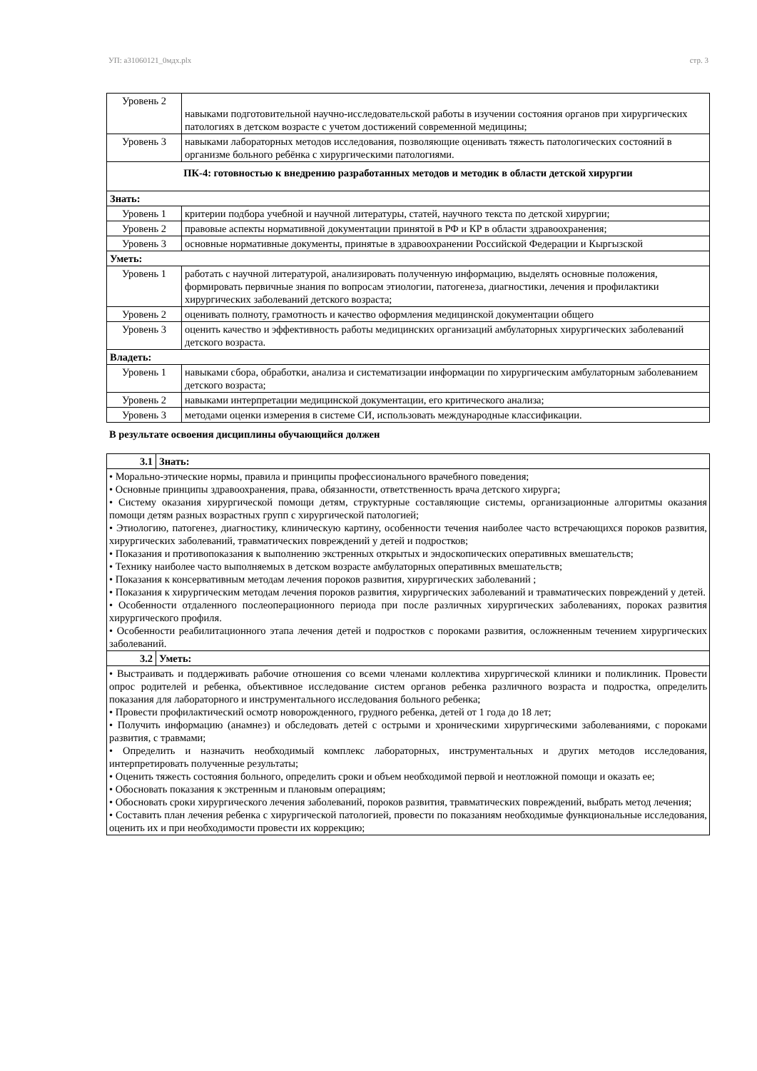УП: а31060121_0мдх.plx стр. 3
| Уровень 2 | навыками подготовительной научно-исследовательской работы в изучении состояния органов при хирургических патологиях в детском возрасте с учетом достижений современной медицины; |
| Уровень 3 | навыками лабораторных методов исследования, позволяющие оценивать тяжесть патологических состояний в организме больного ребёнка с хирургическими патологиями. |
| ПК-4: готовностью к внедрению разработанных методов и методик в области детской хирургии | |
| Знать: | |
| Уровень 1 | критерии подбора учебной и научной литературы, статей, научного текста по детской хирургии; |
| Уровень 2 | правовые аспекты нормативной документации принятой в РФ и КР в области здравоохранения; |
| Уровень 3 | основные нормативные документы, принятые в здравоохранении Российской Федерации и Кыргызской |
| Уметь: | |
| Уровень 1 | работать с научной литературой, анализировать полученную информацию, выделять основные положения, формировать первичные знания по вопросам этиологии, патогенеза, диагностики, лечения и профилактики хирургических заболеваний детского возраста; |
| Уровень 2 | оценивать полноту, грамотность и качество оформления медицинской документации общего |
| Уровень 3 | оценить качество и эффективность работы медицинских организаций амбулаторных хирургических заболеваний детского возраста. |
| Владеть: | |
| Уровень 1 | навыками сбора, обработки, анализа и систематизации информации по хирургическим амбулаторным заболеванием детского возраста; |
| Уровень 2 | навыками интерпретации медицинской документации, его критического анализа; |
| Уровень 3 | методами оценки измерения в системе СИ, использовать международные классификации. |
В результате освоения дисциплины обучающийся должен
| 3.1 | Знать: |
| • Морально-этические нормы, правила и принципы профессионального врачебного поведения; • Основные принципы здравоохранения, права, обязанности, ответственность врача детского хирурга; • Систему оказания хирургической помощи детям, структурные составляющие системы, организационные алгоритмы оказания помощи детям разных возрастных групп с хирургической патологией; • Этиологию, патогенез, диагностику, клиническую картину, особенности течения наиболее часто встречающихся пороков развития, хирургических заболеваний, травматических повреждений у детей и подростков; • Показания и противопоказания к выполнению экстренных открытых и эндоскопических оперативных вмешательств; • Технику наиболее часто выполняемых в детском возрасте амбулаторных оперативных вмешательств; • Показания к консервативным методам лечения пороков развития, хирургических заболеваний ; • Показания к хирургическим методам лечения пороков развития, хирургических заболеваний и травматических повреждений у детей. • Особенности отдаленного послеоперационного периода при после различных хирургических заболеваниях, пороках развития хирургического профиля. • Особенности реабилитационного этапа лечения детей и подростков с пороками развития, осложненным течением хирургических заболеваний. | |
| 3.2 | Уметь: |
| • Выстраивать и поддерживать рабочие отношения со всеми членами коллектива хирургической клиники и поликлиник. Провести опрос родителей и ребенка, объективное исследование систем органов ребенка различного возраста и подростка, определить показания для лабораторного и инструментального исследования больного ребенка; • Провести профилактический осмотр новорожденного, грудного ребенка, детей от 1 года до 18 лет; • Получить информацию (анамнез) и обследовать детей с острыми и хроническими хирургическими заболеваниями, с пороками развития, с травмами; • Определить и назначить необходимый комплекс лабораторных, инструментальных и других методов исследования, интерпретировать полученные результаты; • Оценить тяжесть состояния больного, определить сроки и объем необходимой первой и неотложной помощи и оказать ее; • Обосновать показания к экстренным и плановым операциям; • Обосновать сроки хирургического лечения заболеваний, пороков развития, травматических повреждений, выбрать метод лечения; • Составить план лечения ребенка с хирургической патологией, провести по показаниям необходимые функциональные исследования, оценить их и при необходимости провести их коррекцию; | |